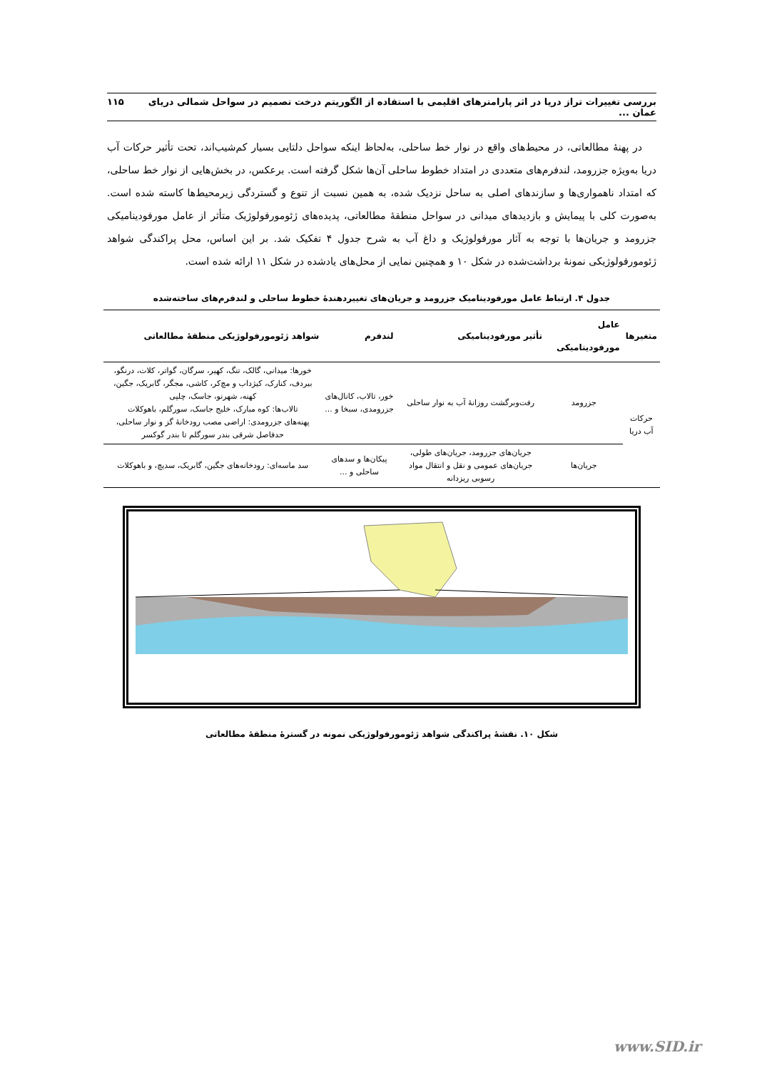بررسی تغییرات تراز دریا در اثر پارامترهای اقلیمی با استفاده از الگوریتم درخت تصمیم در سواحل شمالی دریای عمان ... ۱۱۵
در پهنهٔ مطالعاتی، در محیط‌های واقع در نوار خط ساحلی، به‌لحاظ اینکه سواحل دلتایی بسیار کم‌شیب‌اند، تحت تأثیر حرکات آب دریا به‌ویژه جزرومد، لندفرم‌های متعددی در امتداد خطوط ساحلی آن‌ها شکل گرفته است. برعکس، در بخش‌هایی از نوار خط ساحلی، که امتداد ناهمواری‌ها و سازندهای اصلی به ساحل نزدیک شده، به همین نسبت از تنوع و گستردگی زیرمحیط‌ها کاسته شده است. به‌صورت کلی با پیمایش و بازدیدهای میدانی در سواحل منطقهٔ مطالعاتی، پدیده‌های ژئومورفولوژیک متأثر از عامل مورفودینامیکی جزرومد و جریان‌ها با توجه به آثار مورفولوژیک و داغ آب به شرح جدول ۴ تفکیک شد. بر این اساس، محل پراکندگی شواهد ژئومورفولوژیکی نمونهٔ برداشت‌شده در شکل ۱۰ و همچنین نمایی از محل‌های یادشده در شکل ۱۱ ارائه شده است.
جدول ۴. ارتباط عامل مورفودینامیک جزرومد و جریان‌های تغییردهندهٔ خطوط ساحلی و لندفرم‌های ساخته‌شده
| متغیرها | عامل مورفودینامیکی | تأثیر مورفودینامیکی | لندفرم | شواهد ژئومورفولوژیکی منطقهٔ مطالعاتی |
| --- | --- | --- | --- | --- |
| حرکات آب دریا | جزرومد | رفت‌وبرگشت روزانهٔ آب به نوار ساحلی | خور، تالاب، کانال‌های جزرومدی، سبخا و ... | خورها: میدانی، گالک، تنگ، کهیر، سرگان، گواتر، کلات، درنگو، بیردف، کنارک، کیژداب و مچ‌کر، کاشی، مجگر، گابریک، جگین، کهنه، شهرنو، جاسک، چلپی تالاب‌ها: کوه مبارک، خلیج جاسک، سورگلم، باهوکلات پهنه‌های جزرومدی: اراضی مصب رودخانهٔ گز و نوار ساحلی، حدفاصل شرقی بندر سورگلم تا بندر گوکسر |
| | جریان‌ها | جریان‌های جزرومد، جریان‌های طولی، جریان‌های عمومی و نقل و انتقال مواد رسوبی ریزدانه | پیکان‌ها و سدهای ساحلی و ... | سد ماسه‌ای: رودخانه‌های جگین، گابریک، سدیچ، و باهوکلات |
شکل ۱۰. نقشهٔ پراکندگی شواهد ژئومورفولوژیکی نمونه در گسترهٔ منطقهٔ مطالعاتی
www.SID.ir